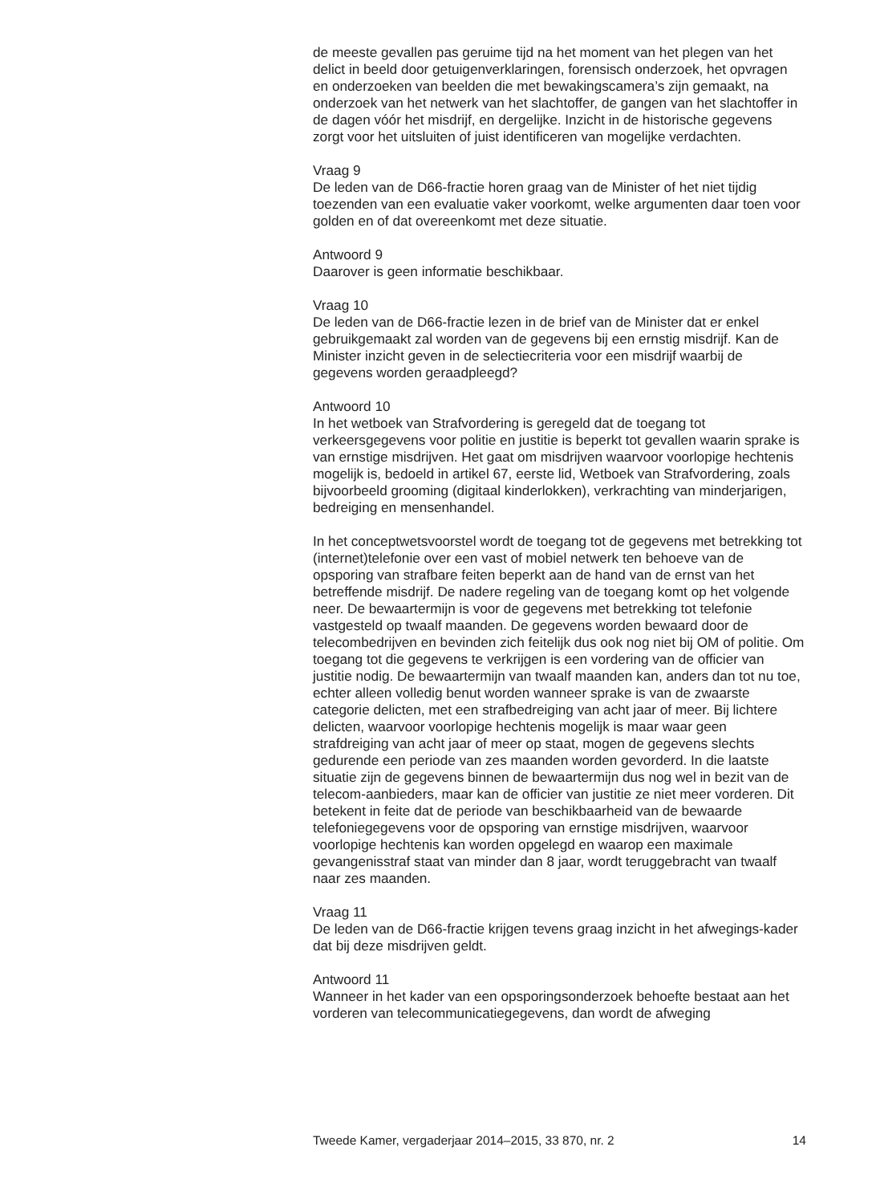de meeste gevallen pas geruime tijd na het moment van het plegen van het delict in beeld door getuigenverklaringen, forensisch onderzoek, het opvragen en onderzoeken van beelden die met bewakingscamera’s zijn gemaakt, na onderzoek van het netwerk van het slachtoffer, de gangen van het slachtoffer in de dagen vóór het misdrijf, en dergelijke. Inzicht in de historische gegevens zorgt voor het uitsluiten of juist identificeren van mogelijke verdachten.
Vraag 9
De leden van de D66-fractie horen graag van de Minister of het niet tijdig toezenden van een evaluatie vaker voorkomt, welke argumenten daar toen voor golden en of dat overeenkomt met deze situatie.
Antwoord 9
Daarover is geen informatie beschikbaar.
Vraag 10
De leden van de D66-fractie lezen in de brief van de Minister dat er enkel gebruikgemaakt zal worden van de gegevens bij een ernstig misdrijf. Kan de Minister inzicht geven in de selectiecriteria voor een misdrijf waarbij de gegevens worden geraadpleegd?
Antwoord 10
In het wetboek van Strafvordering is geregeld dat de toegang tot verkeersgegevens voor politie en justitie is beperkt tot gevallen waarin sprake is van ernstige misdrijven. Het gaat om misdrijven waarvoor voorlopige hechtenis mogelijk is, bedoeld in artikel 67, eerste lid, Wetboek van Strafvordering, zoals bijvoorbeeld grooming (digitaal kinderlokken), verkrachting van minderjarigen, bedreiging en mensenhandel.
In het conceptwetsvoorstel wordt de toegang tot de gegevens met betrekking tot (internet)telefonie over een vast of mobiel netwerk ten behoeve van de opsporing van strafbare feiten beperkt aan de hand van de ernst van het betreffende misdrijf. De nadere regeling van de toegang komt op het volgende neer. De bewaartermijn is voor de gegevens met betrekking tot telefonie vastgesteld op twaalf maanden. De gegevens worden bewaard door de telecombedrijven en bevinden zich feitelijk dus ook nog niet bij OM of politie. Om toegang tot die gegevens te verkrijgen is een vordering van de officier van justitie nodig. De bewaartermijn van twaalf maanden kan, anders dan tot nu toe, echter alleen volledig benut worden wanneer sprake is van de zwaarste categorie delicten, met een strafbedreiging van acht jaar of meer. Bij lichtere delicten, waarvoor voorlopige hechtenis mogelijk is maar waar geen strafdreiging van acht jaar of meer op staat, mogen de gegevens slechts gedurende een periode van zes maanden worden gevorderd. In die laatste situatie zijn de gegevens binnen de bewaartermijn dus nog wel in bezit van de telecom-aanbieders, maar kan de officier van justitie ze niet meer vorderen. Dit betekent in feite dat de periode van beschikbaarheid van de bewaarde telefoniegegevens voor de opsporing van ernstige misdrijven, waarvoor voorlopige hechtenis kan worden opgelegd en waarop een maximale gevangenisstraf staat van minder dan 8 jaar, wordt teruggebracht van twaalf naar zes maanden.
Vraag 11
De leden van de D66-fractie krijgen tevens graag inzicht in het afwegings-kader dat bij deze misdrijven geldt.
Antwoord 11
Wanneer in het kader van een opsporingsonderzoek behoefte bestaat aan het vorderen van telecommunicatiegegevens, dan wordt de afweging
Tweede Kamer, vergaderjaar 2014–2015, 33 870, nr. 2 14